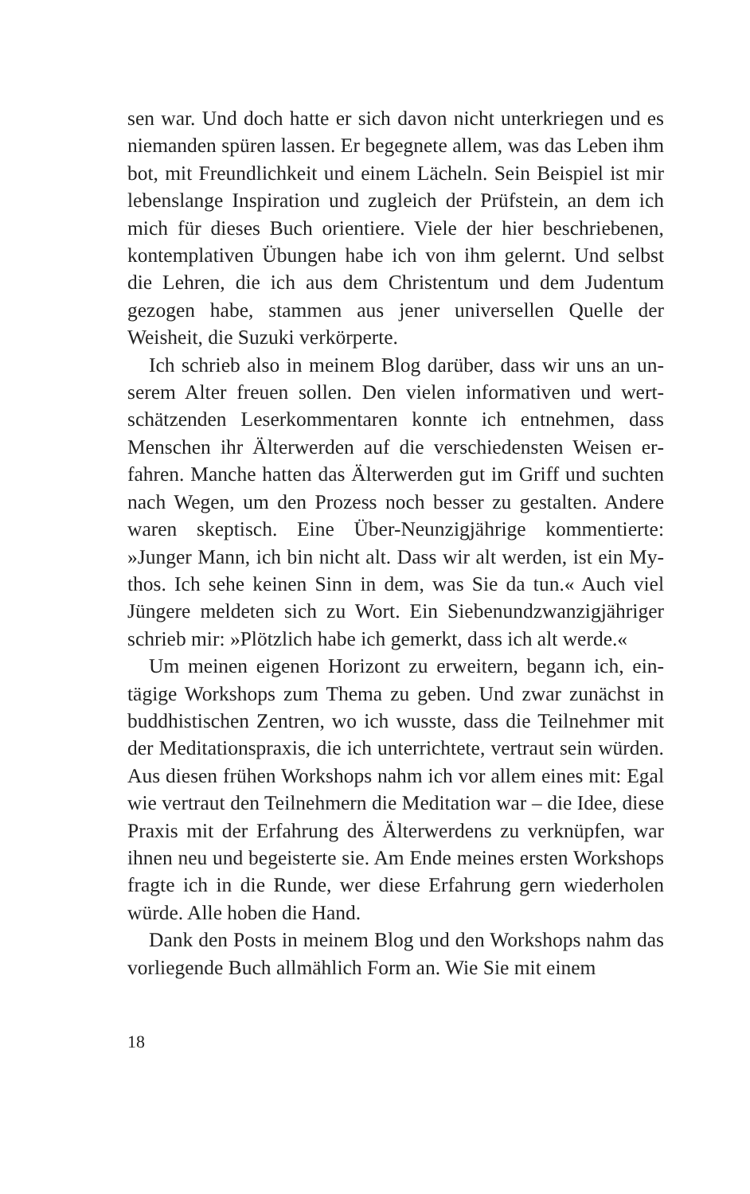sen war. Und doch hatte er sich davon nicht unterkriegen und es niemanden spüren lassen. Er begegnete allem, was das Leben ihm bot, mit Freundlichkeit und einem Lächeln. Sein Beispiel ist mir lebenslange Inspiration und zugleich der Prüfstein, an dem ich mich für dieses Buch orientiere. Viele der hier beschriebe­nen, kontemplativen Übungen habe ich von ihm gelernt. Und selbst die Lehren, die ich aus dem Christentum und dem Juden­tum gezogen habe, stammen aus jener universellen Quelle der Weisheit, die Suzuki verkörperte.
Ich schrieb also in meinem Blog darüber, dass wir uns an un­serem Alter freuen sollen. Den vielen informativen und wert­schätzenden Leserkommentaren konnte ich entnehmen, dass Menschen ihr Älterwerden auf die verschiedensten Weisen er­fahren. Manche hatten das Älterwerden gut im Griff und such­ten nach Wegen, um den Prozess noch besser zu gestalten. An­dere waren skeptisch. Eine Über-Neunzigjährige kommentierte: »Junger Mann, ich bin nicht alt. Dass wir alt werden, ist ein My­thos. Ich sehe keinen Sinn in dem, was Sie da tun.« Auch viel Jüngere meldeten sich zu Wort. Ein Siebenundzwanzigjähriger schrieb mir: »Plötzlich habe ich gemerkt, dass ich alt werde.«
Um meinen eigenen Horizont zu erweitern, begann ich, ein­tägige Workshops zum Thema zu geben. Und zwar zunächst in buddhistischen Zentren, wo ich wusste, dass die Teilnehmer mit der Meditationspraxis, die ich unterrichtete, vertraut sein wür­den. Aus diesen frühen Workshops nahm ich vor allem eines mit: Egal wie vertraut den Teilnehmern die Meditation war – die Idee, diese Praxis mit der Erfahrung des Älterwerdens zu ver­knüpfen, war ihnen neu und begeisterte sie. Am Ende meines ersten Workshops fragte ich in die Runde, wer diese Erfahrung gern wiederholen würde. Alle hoben die Hand.
Dank den Posts in meinem Blog und den Workshops nahm das vorliegende Buch allmählich Form an. Wie Sie mit einem
18